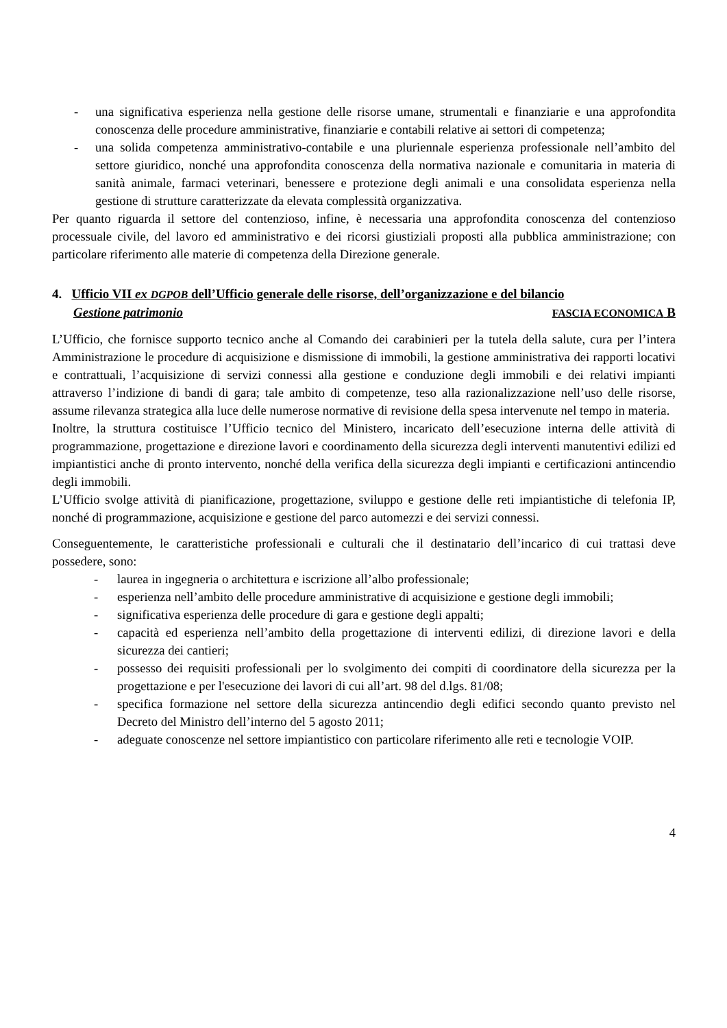- una significativa esperienza nella gestione delle risorse umane, strumentali e finanziarie e una approfondita conoscenza delle procedure amministrative, finanziarie e contabili relative ai settori di competenza;
- una solida competenza amministrativo-contabile e una pluriennale esperienza professionale nell’ambito del settore giuridico, nonché una approfondita conoscenza della normativa nazionale e comunitaria in materia di sanità animale, farmaci veterinari, benessere e protezione degli animali e una consolidata esperienza nella gestione di strutture caratterizzate da elevata complessità organizzativa.
Per quanto riguarda il settore del contenzioso, infine, è necessaria una approfondita conoscenza del contenzioso processuale civile, del lavoro ed amministrativo e dei ricorsi giustiziali proposti alla pubblica amministrazione; con particolare riferimento alle materie di competenza della Direzione generale.
4. Ufficio VII ex DGPOB dell’Ufficio generale delle risorse, dell’organizzazione e del bilancio
Gestione patrimonio FASCIA ECONOMICA B
L’Ufficio, che fornisce supporto tecnico anche al Comando dei carabinieri per la tutela della salute, cura per l’intera Amministrazione le procedure di acquisizione e dismissione di immobili, la gestione amministrativa dei rapporti locativi e contrattuali, l’acquisizione di servizi connessi alla gestione e conduzione degli immobili e dei relativi impianti attraverso l’indizione di bandi di gara; tale ambito di competenze, teso alla razionalizzazione nell’uso delle risorse, assume rilevanza strategica alla luce delle numerose normative di revisione della spesa intervenute nel tempo in materia.
Inoltre, la struttura costituisce l’Ufficio tecnico del Ministero, incaricato dell’esecuzione interna delle attività di programmazione, progettazione e direzione lavori e coordinamento della sicurezza degli interventi manutentivi edilizi ed impiantistici anche di pronto intervento, nonché della verifica della sicurezza degli impianti e certificazioni antincendio degli immobili.
L’Ufficio svolge attività di pianificazione, progettazione, sviluppo e gestione delle reti impiantistiche di telefonia IP, nonché di programmazione, acquisizione e gestione del parco automezzi e dei servizi connessi.
Conseguentemente, le caratteristiche professionali e culturali che il destinatario dell’incarico di cui trattasi deve possedere, sono:
- laurea in ingegneria o architettura e iscrizione all’albo professionale;
- esperienza nell’ambito delle procedure amministrative di acquisizione e gestione degli immobili;
- significativa esperienza delle procedure di gara e gestione degli appalti;
- capacità ed esperienza nell’ambito della progettazione di interventi edilizi, di direzione lavori e della sicurezza dei cantieri;
- possesso dei requisiti professionali per lo svolgimento dei compiti di coordinatore della sicurezza per la progettazione e per l'esecuzione dei lavori di cui all’art. 98 del d.lgs. 81/08;
- specifica formazione nel settore della sicurezza antincendio degli edifici secondo quanto previsto nel Decreto del Ministro dell’interno del 5 agosto 2011;
- adeguate conoscenze nel settore impiantistico con particolare riferimento alle reti e tecnologie VOIP.
4